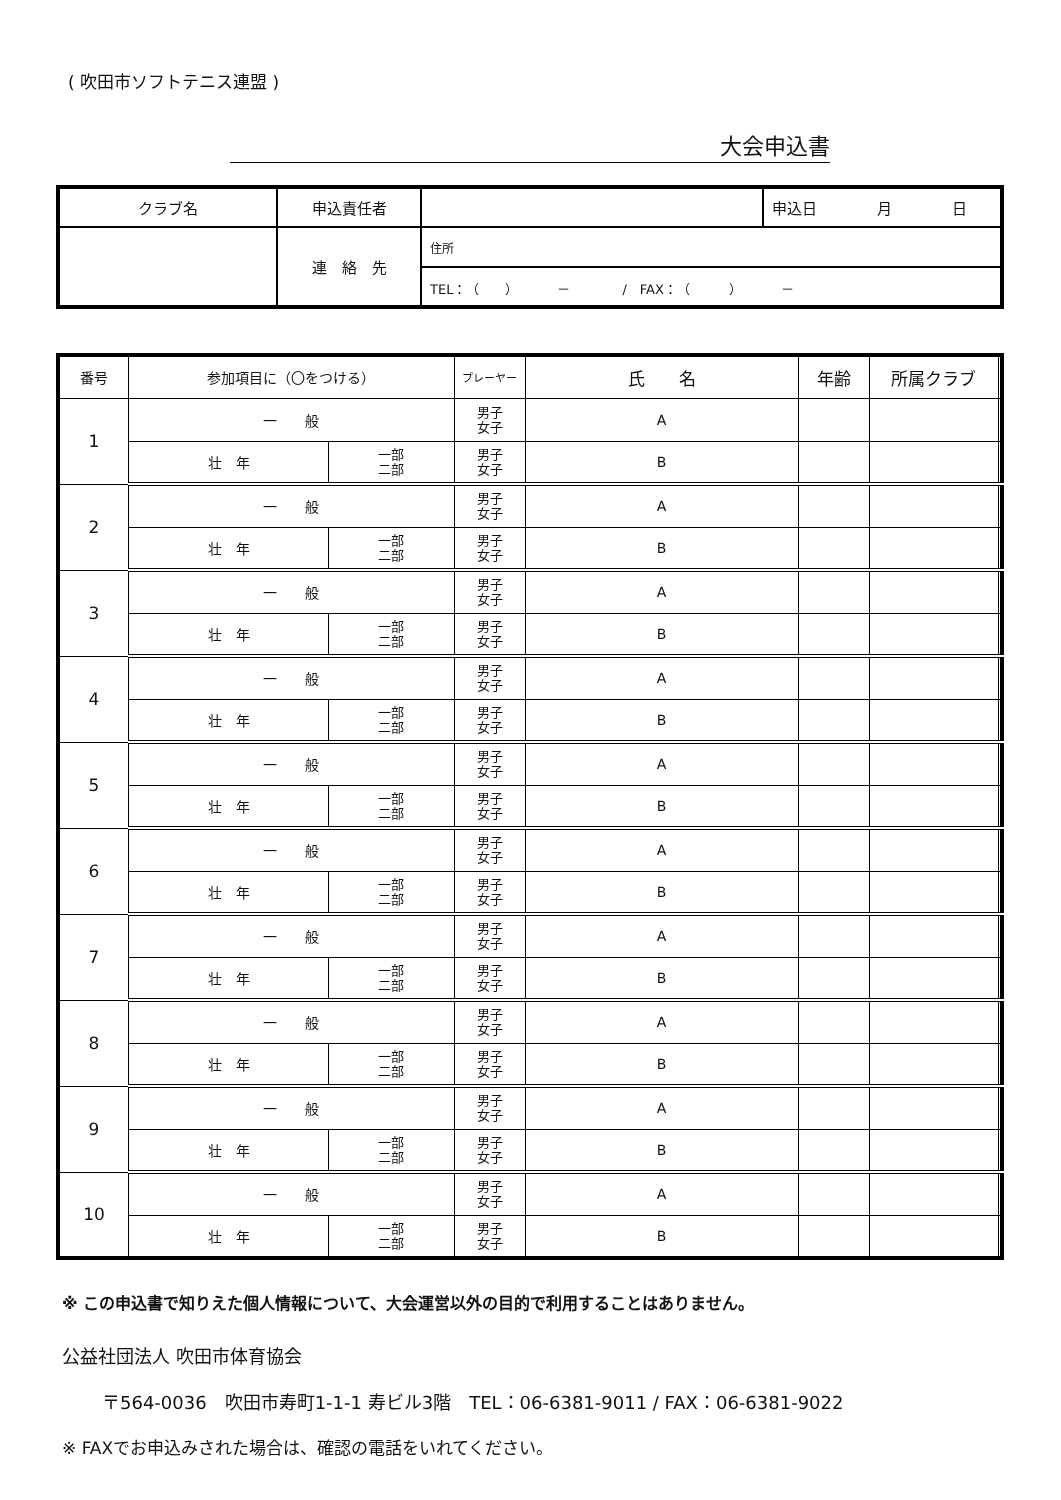( 吹田市ソフトテニス連盟 )
大会申込書
| クラブ名 | 申込責任者 | | 申込日 月 日 |
| | 連 絡 先 | 住所 | |
| | | TEL：（ ） － / FAX：（ ） － | |
| 番号 | 参加項目に（〇をつける） | | プレーヤー | 氏 名 | 年齢 | 所属クラブ | |
| --- | --- | --- | --- | --- | --- | --- | --- |
| 1 | 一 般 | | 男子 女子 | A | | | |
| | 壮 年 | 一部 二部 | 男子 女子 | B | | | |
| 2 | 一 般 | | 男子 女子 | A | | | |
| | 壮 年 | 一部 二部 | 男子 女子 | B | | | |
| 3 | 一 般 | | 男子 女子 | A | | | |
| | 壮 年 | 一部 二部 | 男子 女子 | B | | | |
| 4 | 一 般 | | 男子 女子 | A | | | |
| | 壮 年 | 一部 二部 | 男子 女子 | B | | | |
| 5 | 一 般 | | 男子 女子 | A | | | |
| | 壮 年 | 一部 二部 | 男子 女子 | B | | | |
| 6 | 一 般 | | 男子 女子 | A | | | |
| | 壮 年 | 一部 二部 | 男子 女子 | B | | | |
| 7 | 一 般 | | 男子 女子 | A | | | |
| | 壮 年 | 一部 二部 | 男子 女子 | B | | | |
| 8 | 一 般 | | 男子 女子 | A | | | |
| | 壮 年 | 一部 二部 | 男子 女子 | B | | | |
| 9 | 一 般 | | 男子 女子 | A | | | |
| | 壮 年 | 一部 二部 | 男子 女子 | B | | | |
| 10 | 一 般 | | 男子 女子 | A | | | |
| | 壮 年 | 一部 二部 | 男子 女子 | B | | | |
※ この申込書で知りえた個人情報について、大会運営以外の目的で利用することはありません。
公益社団法人 吹田市体育協会
〒564-0036　吹田市寿町1-1-1 寿ビル3階　TEL：06-6381-9011 / FAX：06-6381-9022
※ FAXでお申込みされた場合は、確認の電話をいれてください。